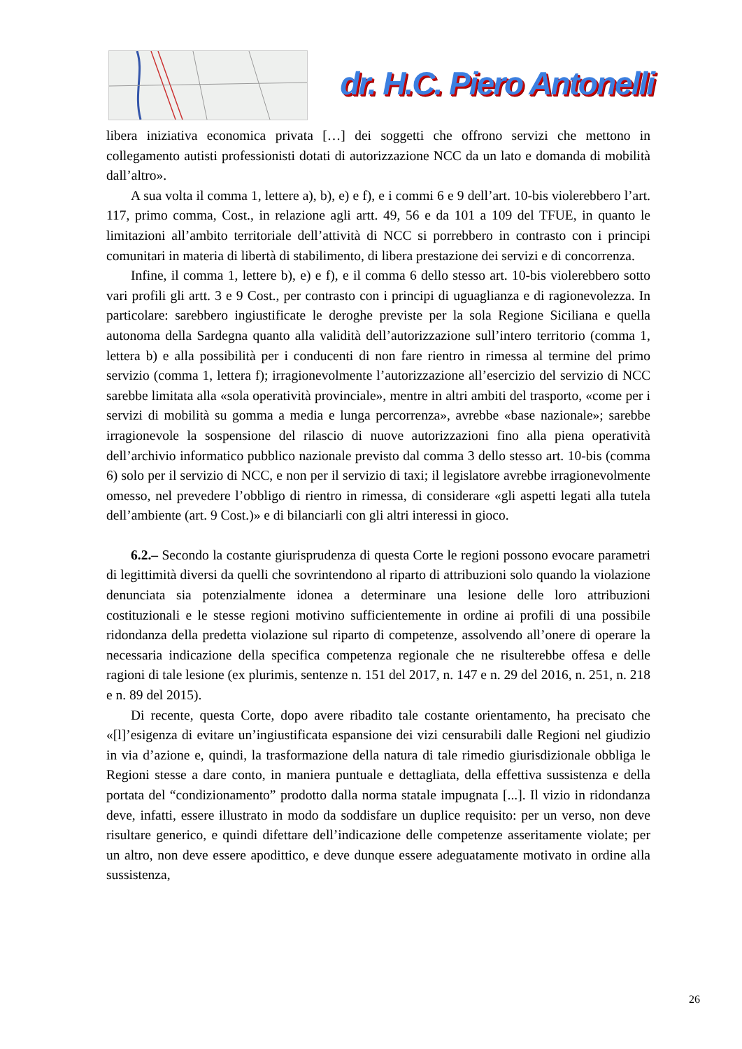dr. H.C. Piero Antonelli
libera iniziativa economica privata […] dei soggetti che offrono servizi che mettono in collegamento autisti professionisti dotati di autorizzazione NCC da un lato e domanda di mobilità dall’altro».
A sua volta il comma 1, lettere a), b), e) e f), e i commi 6 e 9 dell’art. 10-bis violerebbero l’art. 117, primo comma, Cost., in relazione agli artt. 49, 56 e da 101 a 109 del TFUE, in quanto le limitazioni all’ambito territoriale dell’attività di NCC si porrebbero in contrasto con i principi comunitari in materia di libertà di stabilimento, di libera prestazione dei servizi e di concorrenza.
Infine, il comma 1, lettere b), e) e f), e il comma 6 dello stesso art. 10-bis violerebbero sotto vari profili gli artt. 3 e 9 Cost., per contrasto con i principi di uguaglianza e di ragionevolezza. In particolare: sarebbero ingiustificate le deroghe previste per la sola Regione Siciliana e quella autonoma della Sardegna quanto alla validità dell’autorizzazione sull’intero territorio (comma 1, lettera b) e alla possibilità per i conducenti di non fare rientro in rimessa al termine del primo servizio (comma 1, lettera f); irragionevolmente l’autorizzazione all’esercizio del servizio di NCC sarebbe limitata alla «sola operatività provinciale», mentre in altri ambiti del trasporto, «come per i servizi di mobilità su gomma a media e lunga percorrenza», avrebbe «base nazionale»; sarebbe irragionevole la sospensione del rilascio di nuove autorizzazioni fino alla piena operatività dell’archivio informatico pubblico nazionale previsto dal comma 3 dello stesso art. 10-bis (comma 6) solo per il servizio di NCC, e non per il servizio di taxi; il legislatore avrebbe irragionevolmente omesso, nel prevedere l’obbligo di rientro in rimessa, di considerare «gli aspetti legati alla tutela dell’ambiente (art. 9 Cost.)» e di bilanciarli con gli altri interessi in gioco.
6.2.– Secondo la costante giurisprudenza di questa Corte le regioni possono evocare parametri di legittimità diversi da quelli che sovrintendono al riparto di attribuzioni solo quando la violazione denunciata sia potenzialmente idonea a determinare una lesione delle loro attribuzioni costituzionali e le stesse regioni motivino sufficientemente in ordine ai profili di una possibile ridondanza della predetta violazione sul riparto di competenze, assolvendo all’onere di operare la necessaria indicazione della specifica competenza regionale che ne risulterebbe offesa e delle ragioni di tale lesione (ex plurimis, sentenze n. 151 del 2017, n. 147 e n. 29 del 2016, n. 251, n. 218 e n. 89 del 2015).
Di recente, questa Corte, dopo avere ribadito tale costante orientamento, ha precisato che «[l]’esigenza di evitare un’ingiustificata espansione dei vizi censurabili dalle Regioni nel giudizio in via d’azione e, quindi, la trasformazione della natura di tale rimedio giurisdizionale obbliga le Regioni stesse a dare conto, in maniera puntuale e dettagliata, della effettiva sussistenza e della portata del “condizionamento” prodotto dalla norma statale impugnata [...]. Il vizio in ridondanza deve, infatti, essere illustrato in modo da soddisfare un duplice requisito: per un verso, non deve risultare generico, e quindi difettare dell’indicazione delle competenze asseritamente violate; per un altro, non deve essere apodittico, e deve dunque essere adeguatamente motivato in ordine alla sussistenza,
26